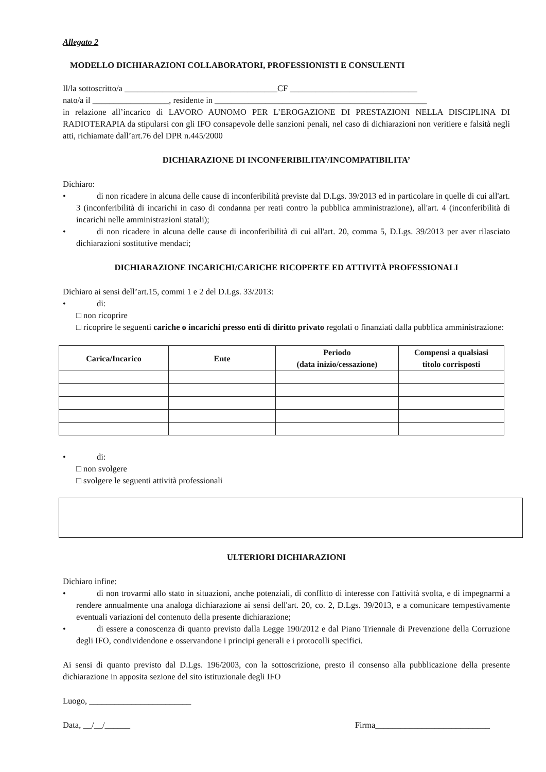Allegato 2
MODELLO DICHIARAZIONI COLLABORATORI, PROFESSIONISTI E CONSULENTI
Il/la sottoscritto/a ____________________________________CF ______________________________
nato/a il __________________, residente in __________________________________________________
in relazione all’incarico di LAVORO AUNOMO PER L’EROGAZIONE DI PRESTAZIONI NELLA DISCIPLINA DI RADIOTERAPIA da stipularsi con gli IFO consapevole delle sanzioni penali, nel caso di dichiarazioni non veritiere e falsità negli atti, richiamate dall’art.76 del DPR n.445/2000
DICHIARAZIONE DI INCONFERIBILITA’/INCOMPATIBILITA’
Dichiaro:
• di non ricadere in alcuna delle cause di inconferibilità previste dal D.Lgs. 39/2013 ed in particolare in quelle di cui all'art. 3 (inconferibilità di incarichi in caso di condanna per reati contro la pubblica amministrazione), all'art. 4 (inconferibilità di incarichi nelle amministrazioni statali);
• di non ricadere in alcuna delle cause di inconferibilità di cui all'art. 20, comma 5, D.Lgs. 39/2013 per aver rilasciato dichiarazioni sostitutive mendaci;
DICHIARAZIONE INCARICHI/CARICHE RICOPERTE ED ATTIVITÀ PROFESSIONALI
Dichiaro ai sensi dell’art.15, commi 1 e 2 del D.Lgs. 33/2013:
• di:
□ non ricoprire
□ ricoprire le seguenti cariche o incarichi presso enti di diritto privato regolati o finanziati dalla pubblica amministrazione:
| Carica/Incarico | Ente | Periodo (data inizio/cessazione) | Compensi a qualsiasi titolo corrisposti |
| --- | --- | --- | --- |
• di:
□ non svolgere
□ svolgere le seguenti attività professionali
ULTERIORI DICHIARAZIONI
Dichiaro infine:
• di non trovarmi allo stato in situazioni, anche potenziali, di conflitto di interesse con l'attività svolta, e di impegnarmi a rendere annualmente una analoga dichiarazione ai sensi dell'art. 20, co. 2, D.Lgs. 39/2013, e a comunicare tempestivamente eventuali variazioni del contenuto della presente dichiarazione;
• di essere a conoscenza di quanto previsto dalla Legge 190/2012 e dal Piano Triennale di Prevenzione della Corruzione degli IFO, condividendone e osservandone i principi generali e i protocolli specifici.
Ai sensi di quanto previsto dal D.Lgs. 196/2003, con la sottoscrizione, presto il consenso alla pubblicazione della presente dichiarazione in apposita sezione del sito istituzionale degli IFO
Luogo, ________________________
Data, __/__/______ Firma___________________________